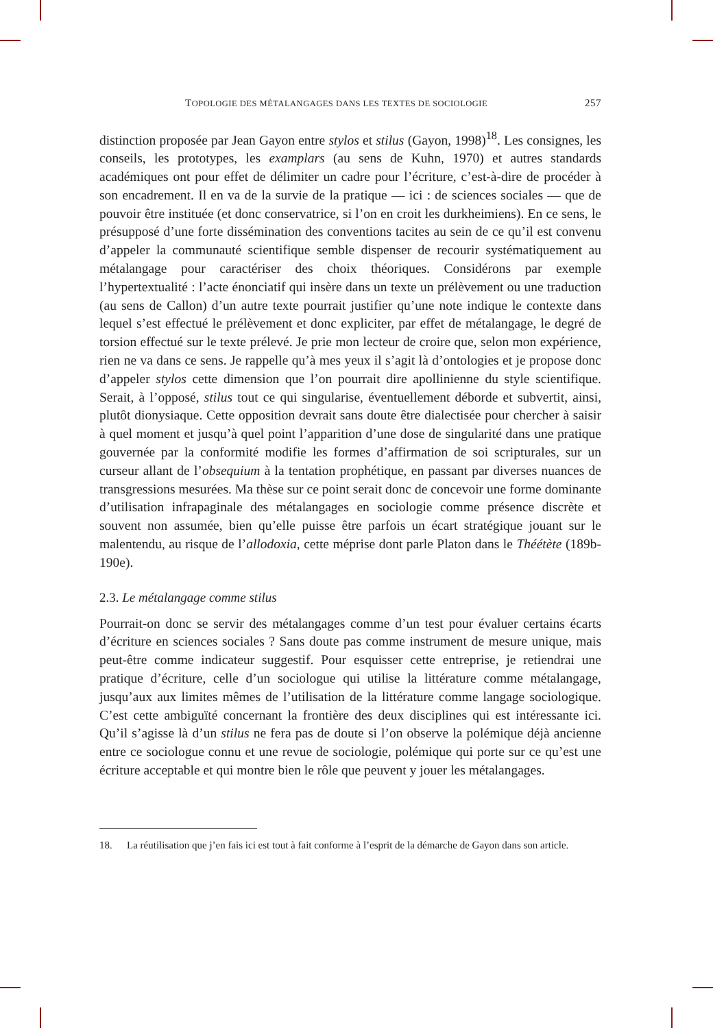TOPOLOGIE DES MÉTALANGAGES DANS LES TEXTES DE SOCIOLOGIE 257
distinction proposée par Jean Gayon entre stylos et stilus (Gayon, 1998)<sup>18</sup>. Les consignes, les conseils, les prototypes, les examplars (au sens de Kuhn, 1970) et autres standards académiques ont pour effet de délimiter un cadre pour l’écriture, c’est-à-dire de procéder à son encadrement. Il en va de la survie de la pratique — ici : de sciences sociales — que de pouvoir être instituée (et donc conservatrice, si l’on en croit les durkheimiens). En ce sens, le présupposé d’une forte dissémination des conventions tacites au sein de ce qu’il est convenu d’appeler la communauté scientifique semble dispenser de recourir systématiquement au métalangage pour caractériser des choix théoriques. Considérons par exemple l’hypertextualité : l’acte énonciatif qui insère dans un texte un prélèvement ou une traduction (au sens de Callon) d’un autre texte pourrait justifier qu’une note indique le contexte dans lequel s’est effectué le prélèvement et donc expliciter, par effet de métalangage, le degré de torsion effectué sur le texte prélevé. Je prie mon lecteur de croire que, selon mon expérience, rien ne va dans ce sens. Je rappelle qu’à mes yeux il s’agit là d’ontologies et je propose donc d’appeler stylos cette dimension que l’on pourrait dire apollinienne du style scientifique. Serait, à l’opposé, stilus tout ce qui singularise, éventuellement déborde et subvertit, ainsi, plutôt dionysiaque. Cette opposition devrait sans doute être dialectisée pour chercher à saisir à quel moment et jusqu’à quel point l’apparition d’une dose de singularité dans une pratique gouvernée par la conformité modifie les formes d’affirmation de soi scripturales, sur un curseur allant de l’obsequium à la tentation prophétique, en passant par diverses nuances de transgressions mesurées. Ma thèse sur ce point serait donc de concevoir une forme dominante d’utilisation infrapaginale des métalangages en sociologie comme présence discrète et souvent non assumée, bien qu’elle puisse être parfois un écart stratégique jouant sur le malentendu, au risque de l’allodoxia, cette méprise dont parle Platon dans le Théétète (189b-190e).
2.3. Le métalangage comme stilus
Pourrait-on donc se servir des métalangages comme d’un test pour évaluer certains écarts d’écriture en sciences sociales ? Sans doute pas comme instrument de mesure unique, mais peut-être comme indicateur suggestif. Pour esquisser cette entreprise, je retiendrai une pratique d’écriture, celle d’un sociologue qui utilise la littérature comme métalangage, jusqu’aux aux limites mêmes de l’utilisation de la littérature comme langage sociologique. C’est cette ambiguïté concernant la frontière des deux disciplines qui est intéressante ici. Qu’il s’agisse là d’un stilus ne fera pas de doute si l’on observe la polémique déjà ancienne entre ce sociologue connu et une revue de sociologie, polémique qui porte sur ce qu’est une écriture acceptable et qui montre bien le rôle que peuvent y jouer les métalangages.
18. La réutilisation que j’en fais ici est tout à fait conforme à l’esprit de la démarche de Gayon dans son article.